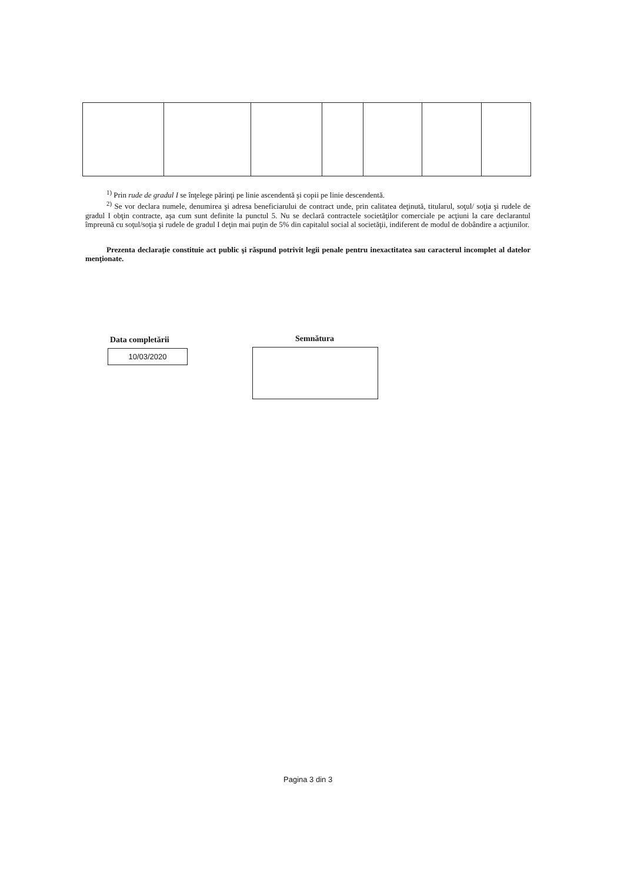<sup>1)</sup> Prin rude de gradul I se înţelege părinţi pe linie ascendentă şi copii pe linie descendentă.
<sup>2)</sup> Se vor declara numele, denumirea şi adresa beneficiarului de contract unde, prin calitatea deţinută, titularul, soţul/ soţia şi rudele de gradul I obţin contracte, aşa cum sunt definite la punctul 5. Nu se declară contractele societăţilor comerciale pe acţiuni la care declarantul împreună cu soţul/soţia şi rudele de gradul I deţin mai puţin de 5% din capitalul social al societăţii, indiferent de modul de dobândire a acţiunilor.
Prezenta declaraţie constituie act public şi răspund potrivit legii penale pentru inexactitatea sau caracterul incomplet al datelor menţionate.
Data completării
10/03/2020
Semnătura
Pagina 3 din 3